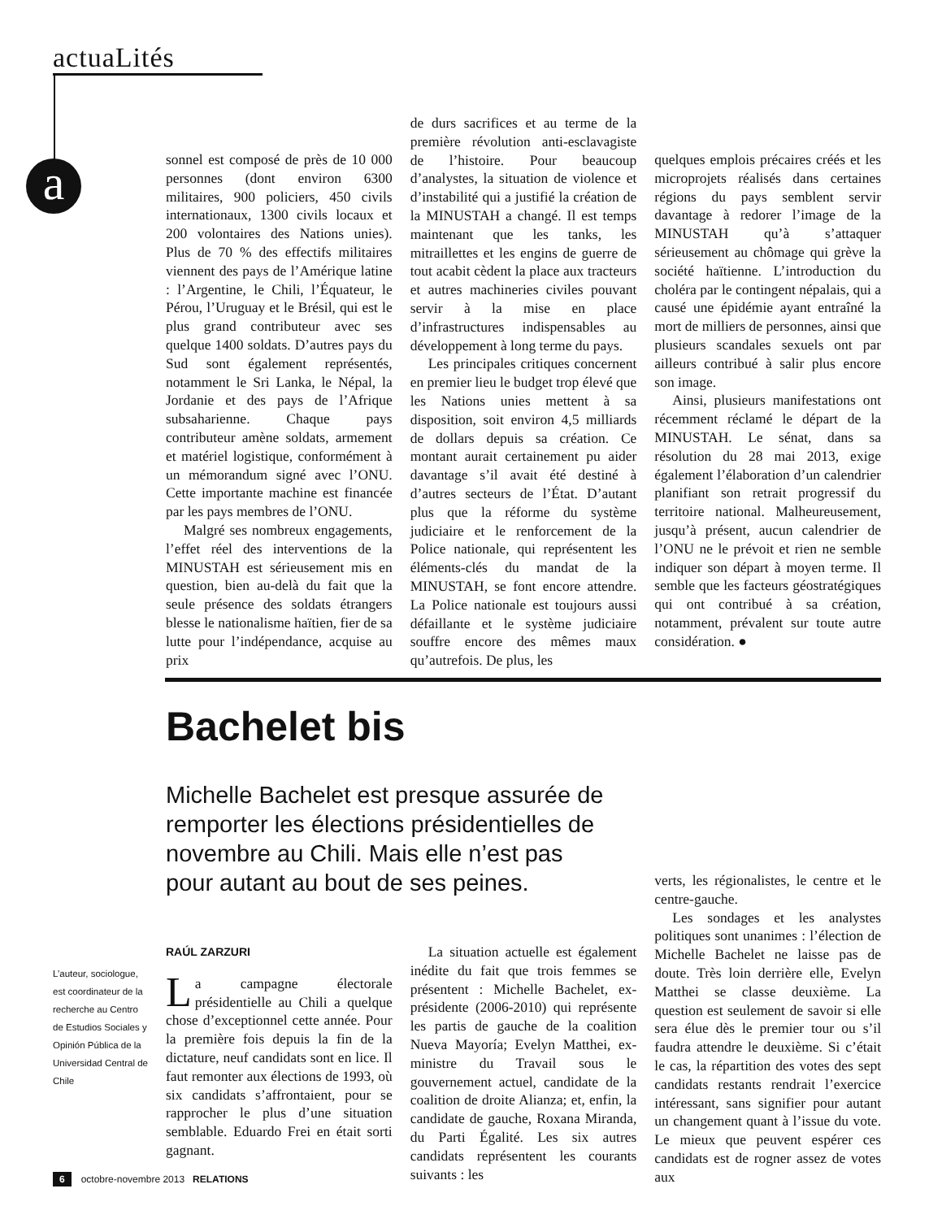actuaLités
a
sonnel est composé de près de 10 000 personnes (dont environ 6300 militaires, 900 policiers, 450 civils internationaux, 1300 civils locaux et 200 volontaires des Nations unies). Plus de 70 % des effectifs militaires viennent des pays de l’Amérique latine : l’Argentine, le Chili, l’Équateur, le Pérou, l’Uruguay et le Brésil, qui est le plus grand contributeur avec ses quelque 1400 soldats. D’autres pays du Sud sont également représentés, notamment le Sri Lanka, le Népal, la Jordanie et des pays de l’Afrique subsaharienne. Chaque pays contributeur amène soldats, armement et matériel logistique, conformément à un mémorandum signé avec l’ONU. Cette importante machine est financée par les pays membres de l’ONU.
Malgré ses nombreux engagements, l’effet réel des interventions de la MINUSTAH est sérieusement mis en question, bien au-delà du fait que la seule présence des soldats étrangers blesse le nationalisme haïtien, fier de sa lutte pour l’indépendance, acquise au prix
de durs sacrifices et au terme de la première révolution anti-esclavagiste de l’histoire. Pour beaucoup d’analystes, la situation de violence et d’instabilité qui a justifié la création de la MINUSTAH a changé. Il est temps maintenant que les tanks, les mitraillettes et les engins de guerre de tout acabit cèdent la place aux tracteurs et autres machineries civiles pouvant servir à la mise en place d’infrastructures indispensables au développement à long terme du pays.
Les principales critiques concernent en premier lieu le budget trop élevé que les Nations unies mettent à sa disposition, soit environ 4,5 milliards de dollars depuis sa création. Ce montant aurait certainement pu aider davantage s’il avait été destiné à d’autres secteurs de l’État. D’autant plus que la réforme du système judiciaire et le renforcement de la Police nationale, qui représentent les éléments-clés du mandat de la MINUSTAH, se font encore attendre. La Police nationale est toujours aussi défaillante et le système judiciaire souffre encore des mêmes maux qu’autrefois. De plus, les
quelques emplois précaires créés et les microprojets réalisés dans certaines régions du pays semblent servir davantage à redorer l’image de la MINUSTAH qu’à s’attaquer sérieusement au chômage qui grève la société haïtienne. L’introduction du choléra par le contingent népalais, qui a causé une épidémie ayant entraîné la mort de milliers de personnes, ainsi que plusieurs scandales sexuels ont par ailleurs contribué à salir plus encore son image.
Ainsi, plusieurs manifestations ont récemment réclamé le départ de la MINUSTAH. Le sénat, dans sa résolution du 28 mai 2013, exige également l’élaboration d’un calendrier planifiant son retrait progressif du territoire national. Malheureusement, jusqu’à présent, aucun calendrier de l’ONU ne le prévoit et rien ne semble indiquer son départ à moyen terme. Il semble que les facteurs géostratégiques qui ont contribué à sa création, notamment, prévalent sur toute autre considération. ●
Bachelet bis
Michelle Bachelet est presque assurée de remporter les élections présidentielles de novembre au Chili. Mais elle n’est pas pour autant au bout de ses peines.
L’auteur, sociologue, est coordinateur de la recherche au Centro de Estudios Sociales y Opinión Pública de la Universidad Central de Chile
RAÚL ZARZURI
La campagne électorale présidentielle au Chili a quelque chose d’exceptionnel cette année. Pour la première fois depuis la fin de la dictature, neuf candidats sont en lice. Il faut remonter aux élections de 1993, où six candidats s’affrontaient, pour se rapprocher le plus d’une situation semblable. Eduardo Frei en était sorti gagnant.
La situation actuelle est également inédite du fait que trois femmes se présentent : Michelle Bachelet, ex-présidente (2006-2010) qui représente les partis de gauche de la coalition Nueva Mayoría; Evelyn Matthei, ex-ministre du Travail sous le gouvernement actuel, candidate de la coalition de droite Alianza; et, enfin, la candidate de gauche, Roxana Miranda, du Parti Égalité. Les six autres candidats représentent les courants suivants : les
verts, les régionalistes, le centre et le centre-gauche.
Les sondages et les analystes politiques sont unanimes : l’élection de Michelle Bachelet ne laisse pas de doute. Très loin derrière elle, Evelyn Matthei se classe deuxième. La question est seulement de savoir si elle sera élue dès le premier tour ou s’il faudra attendre le deuxième. Si c’était le cas, la répartition des votes des sept candidats restants rendrait l’exercice intéressant, sans signifier pour autant un changement quant à l’issue du vote. Le mieux que peuvent espérer ces candidats est de rogner assez de votes aux
6 octobre-novembre 2013 RELATIONS